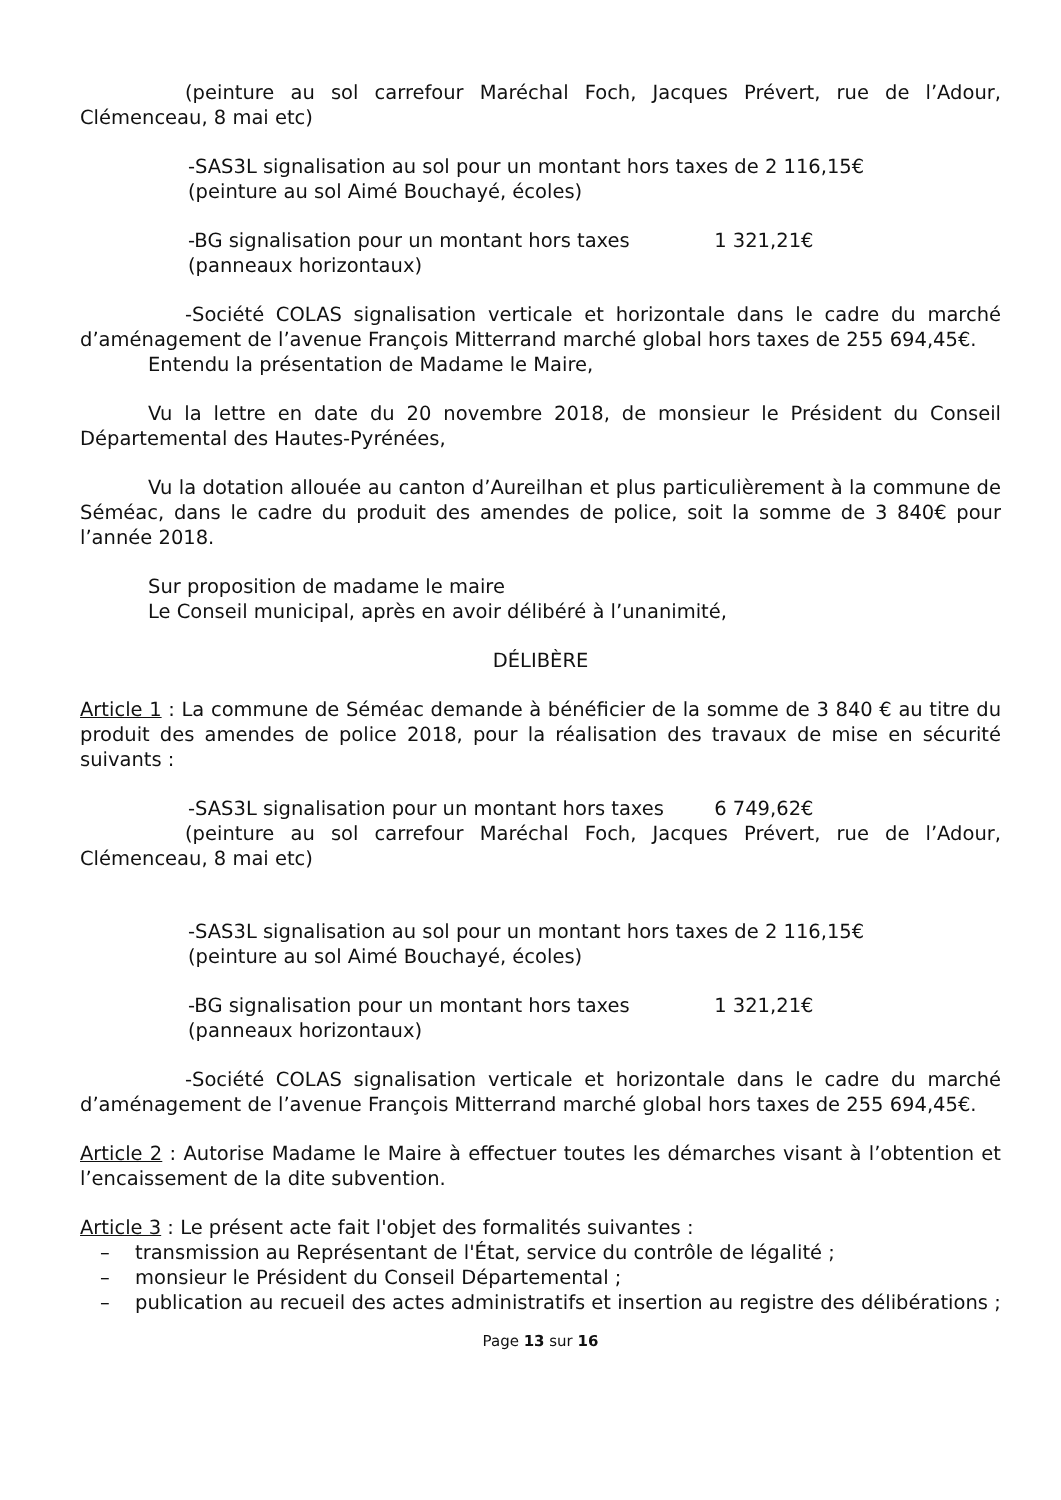(peinture au sol carrefour Maréchal Foch, Jacques Prévert, rue de l’Adour, Clémenceau, 8 mai etc)
-SAS3L signalisation au sol pour un montant hors taxes de 2 116,15€
(peinture au sol Aimé Bouchayé, écoles)
-BG signalisation pour un montant hors taxes 1 321,21€
(panneaux horizontaux)
-Société COLAS signalisation verticale et horizontale dans le cadre du marché d’aménagement de l’avenue François Mitterrand marché global hors taxes de 255 694,45€.
Entendu la présentation de Madame le Maire,
Vu la lettre en date du 20 novembre 2018, de monsieur le Président du Conseil Départemental des Hautes-Pyrénées,
Vu la dotation allouée au canton d’Aureilhan et plus particulièrement à la commune de Séméac, dans le cadre du produit des amendes de police, soit la somme de 3 840€ pour l’année 2018.
Sur proposition de madame le maire
Le Conseil municipal, après en avoir délibéré à l’unanimité,
DÉLIBÈRE
Article 1 : La commune de Séméac demande à bénéficier de la somme de 3 840 € au titre du produit des amendes de police 2018, pour la réalisation des travaux de mise en sécurité suivants :
-SAS3L signalisation pour un montant hors taxes 6 749,62€
(peinture au sol carrefour Maréchal Foch, Jacques Prévert, rue de l’Adour, Clémenceau, 8 mai etc)
-SAS3L signalisation au sol pour un montant hors taxes de 2 116,15€
(peinture au sol Aimé Bouchayé, écoles)
-BG signalisation pour un montant hors taxes 1 321,21€
(panneaux horizontaux)
-Société COLAS signalisation verticale et horizontale dans le cadre du marché d’aménagement de l’avenue François Mitterrand marché global hors taxes de 255 694,45€.
Article 2 : Autorise Madame le Maire à effectuer toutes les démarches visant à l’obtention et l’encaissement de la dite subvention.
Article 3 : Le présent acte fait l'objet des formalités suivantes :
– transmission au Représentant de l'État, service du contrôle de légalité ;
– monsieur le Président du Conseil Départemental ;
– publication au recueil des actes administratifs et insertion au registre des délibérations ;
Page 13 sur 16